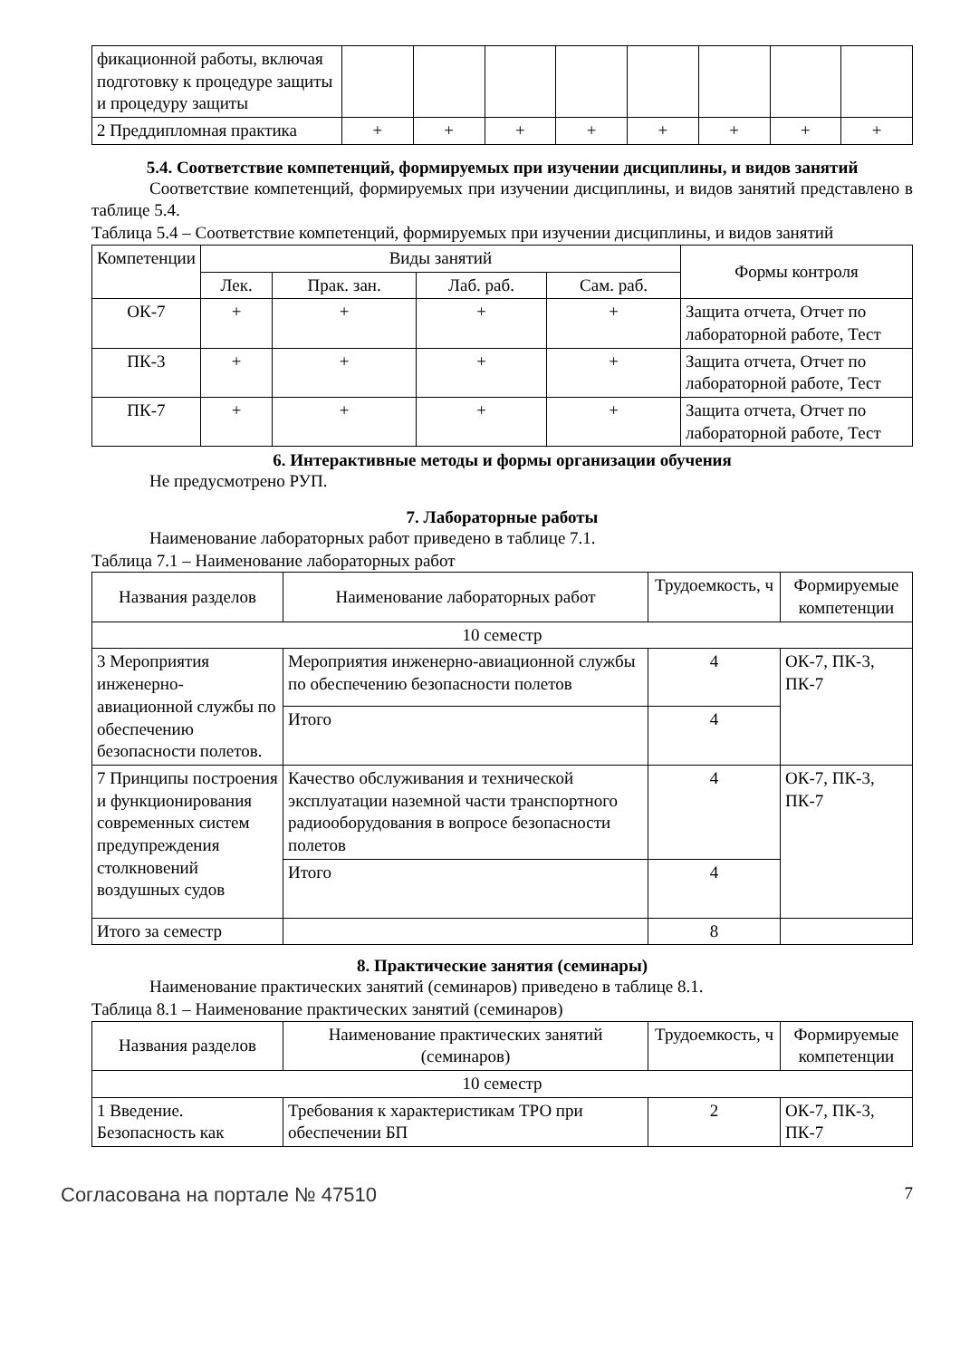| фикационной работы, включая подготовку к процедуре защиты и процедуру защиты | | | | | | | | |
| 2 Преддипломная практика | + | + | + | + | + | + | + | + |
5.4. Соответствие компетенций, формируемых при изучении дисциплины, и видов занятий
Соответствие компетенций, формируемых при изучении дисциплины, и видов занятий представлено в таблице 5.4.
Таблица 5.4 – Соответствие компетенций, формируемых при изучении дисциплины, и видов занятий
| Компетенции | Виды занятий | | | | Формы контроля |
| --- | --- | --- | --- | --- | --- |
| | Лек. | Прак. зан. | Лаб. раб. | Сам. раб. | |
| ОК-7 | + | + | + | + | Защита отчета, Отчет по лабораторной работе, Тест |
| ПК-3 | + | + | + | + | Защита отчета, Отчет по лабораторной работе, Тест |
| ПК-7 | + | + | + | + | Защита отчета, Отчет по лабораторной работе, Тест |
6. Интерактивные методы и формы организации обучения
Не предусмотрено РУП.
7. Лабораторные работы
Наименование лабораторных работ приведено в таблице 7.1.
Таблица 7.1 – Наименование лабораторных работ
| Названия разделов | Наименование лабораторных работ | Трудоемкость, ч | Формируемые компетенции |
| --- | --- | --- | --- |
| 10 семестр | | | |
| 3 Мероприятия инженерно-авиационной службы по обеспечению безопасности полетов. | Мероприятия инженерно-авиационной службы по обеспечению безопасности полетов | 4 | ОК-7, ПК-3, ПК-7 |
| | Итого | 4 | |
| 7 Принципы построения и функционирования современных систем предупреждения столкновений воздушных судов | Качество обслуживания и технической эксплуатации наземной части транспортного радиооборудования в вопросе безопасности полетов | 4 | ОК-7, ПК-3, ПК-7 |
| | Итого | 4 | |
| Итого за семестр | | 8 | |
8. Практические занятия (семинары)
Наименование практических занятий (семинаров) приведено в таблице 8.1.
Таблица 8.1 – Наименование практических занятий (семинаров)
| Названия разделов | Наименование практических занятий (семинаров) | Трудоемкость, ч | Формируемые компетенции |
| --- | --- | --- | --- |
| 10 семестр | | | |
| 1 Введение. Безопасность как | Требования к характеристикам ТРО при обеспечении БП | 2 | ОК-7, ПК-3, ПК-7 |
Согласована на портале № 47510 7